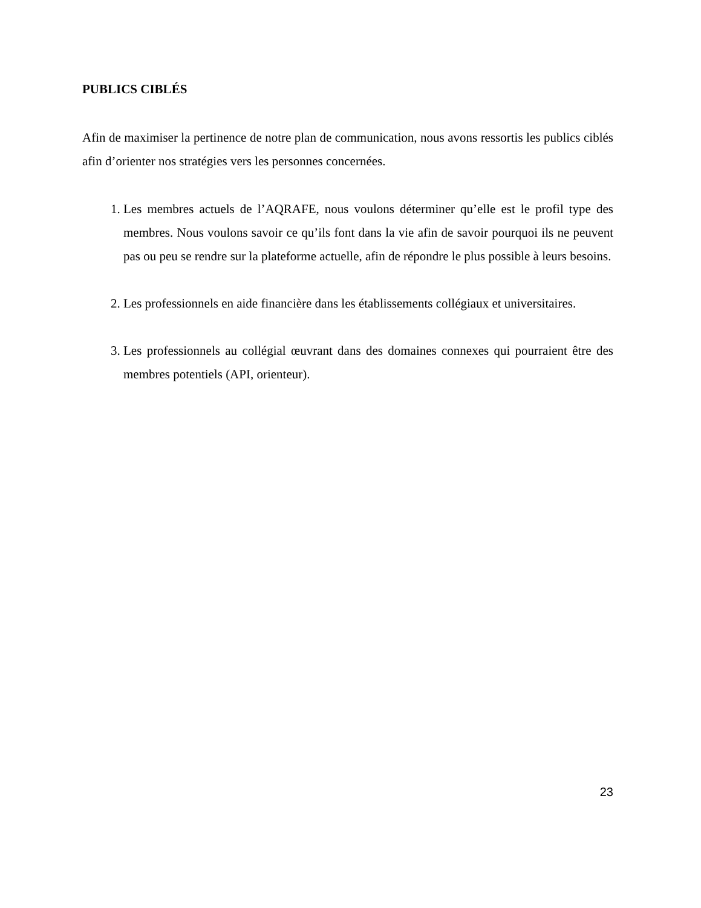PUBLICS CIBLÉS
Afin de maximiser la pertinence de notre plan de communication, nous avons ressortis les publics ciblés afin d’orienter nos stratégies vers les personnes concernées.
1. Les membres actuels de l’AQRAFE, nous voulons déterminer qu’elle est le profil type des membres. Nous voulons savoir ce qu’ils font dans la vie afin de savoir pourquoi ils ne peuvent pas ou peu se rendre sur la plateforme actuelle, afin de répondre le plus possible à leurs besoins.
2. Les professionnels en aide financière dans les établissements collégiaux et universitaires.
3. Les professionnels au collégial œuvrant dans des domaines connexes qui pourraient être des membres potentiels (API, orienteur).
23